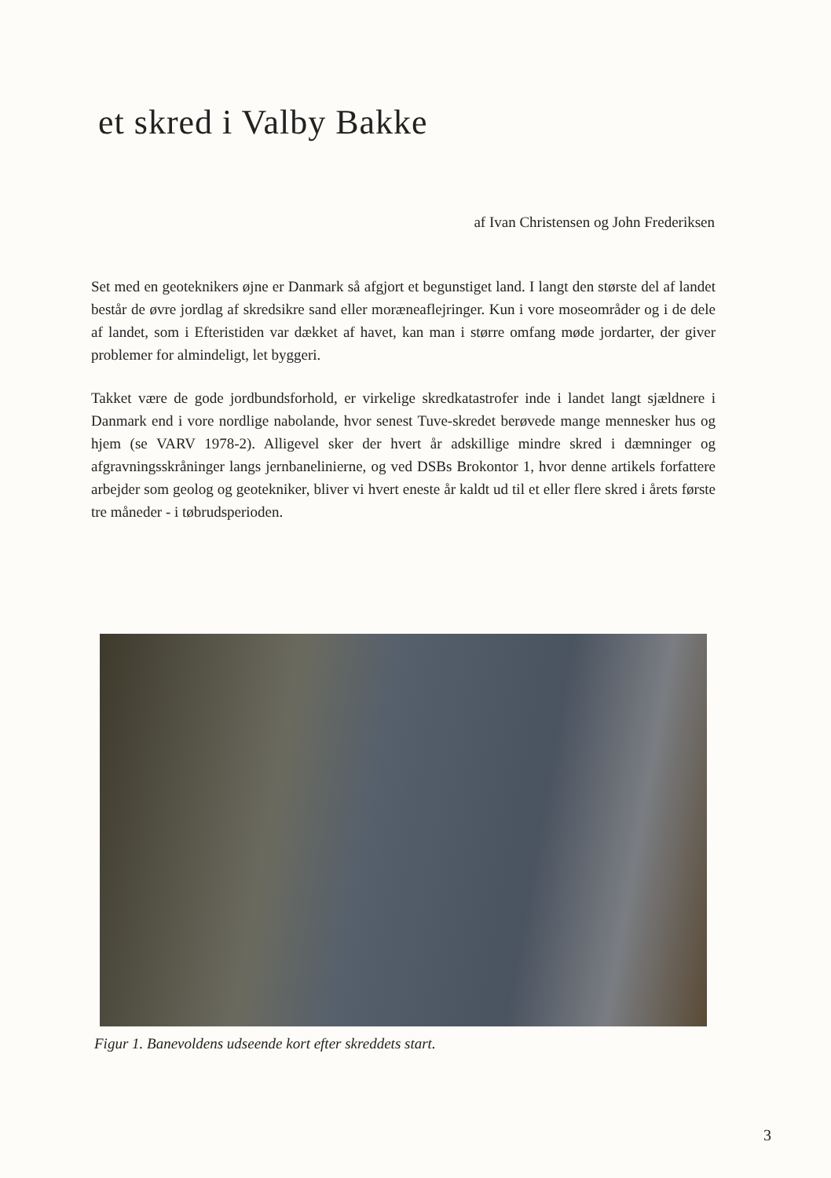et skred i Valby Bakke
af Ivan Christensen og John Frederiksen
Set med en geoteknikers øjne er Danmark så afgjort et begunstiget land. I langt den største del af landet består de øvre jordlag af skredsikre sand eller moræneaflejringer. Kun i vore moseområder og i de dele af landet, som i Efteristiden var dækket af havet, kan man i større omfang møde jordarter, der giver problemer for almindeligt, let byggeri.
Takket være de gode jordbundsforhold, er virkelige skredkatastrofer inde i landet langt sjældnere i Danmark end i vore nordlige nabolande, hvor senest Tuve-skredet berøvede mange mennesker hus og hjem (se VARV 1978-2). Alligevel sker der hvert år adskillige mindre skred i dæmninger og afgravningsskråninger langs jernbanelinierne, og ved DSBs Brokontor 1, hvor denne artikels forfattere arbejder som geolog og geotekniker, bliver vi hvert eneste år kaldt ud til et eller flere skred i årets første tre måneder - i tøbrudsperioden.
Figur 1. Banevoldens udseende kort efter skreddets start.
3